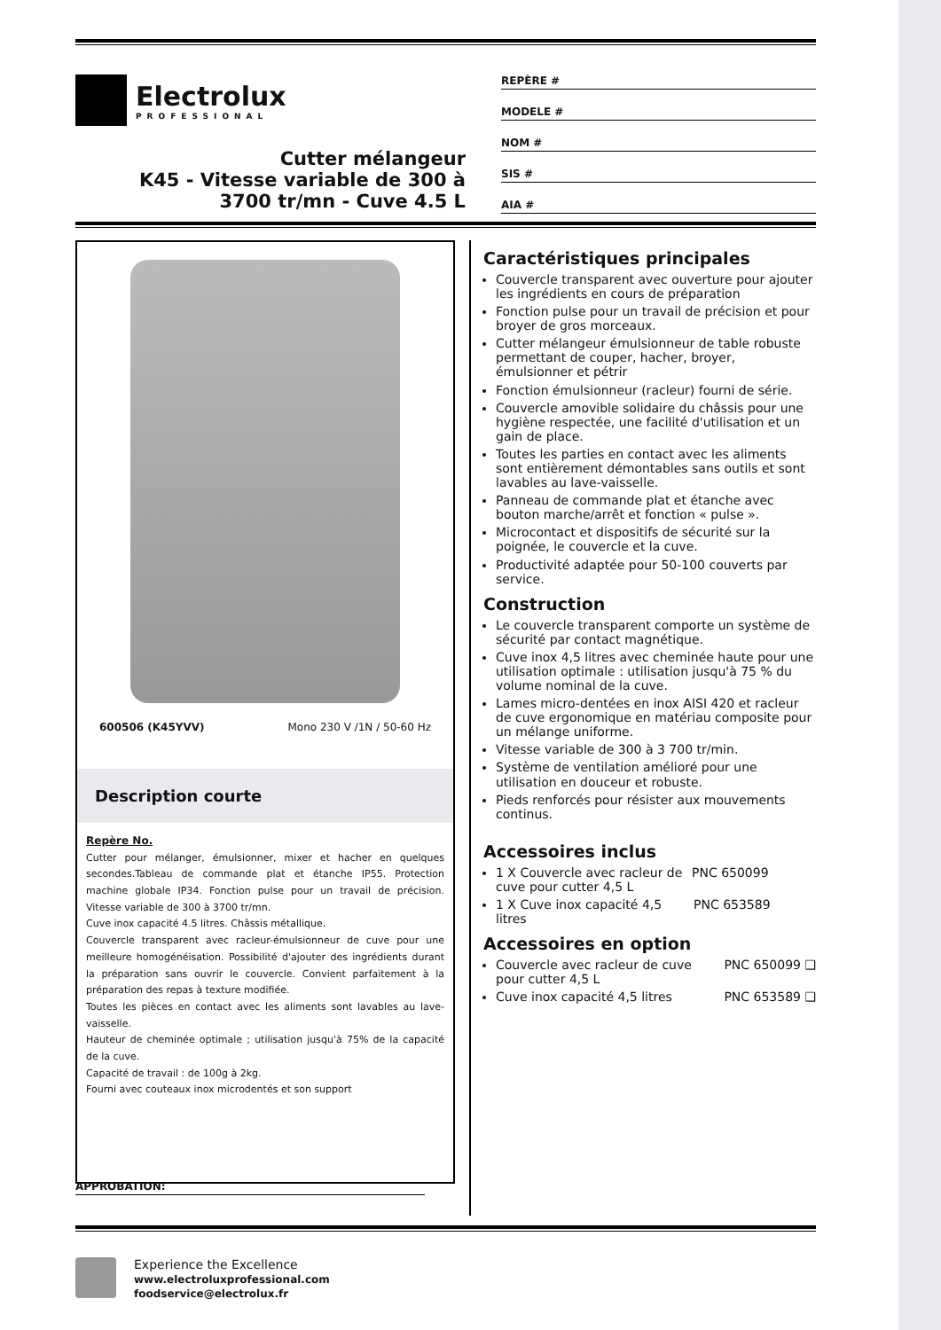Electrolux
PROFESSIONAL
Cutter mélangeur
K45 - Vitesse variable de 300 à
3700 tr/mn - Cuve 4.5 L
REPÈRE #
MODELE #
NOM #
SIS #
AIA #
600506 (K45YVV) Mono 230 V /1N / 50-60 Hz
Description courte
Repère No.
Cutter pour mélanger, émulsionner, mixer et hacher en quelques secondes.Tableau de commande plat et étanche IP55. Protection machine globale IP34. Fonction pulse pour un travail de précision. Vitesse variable de 300 à 3700 tr/mn.
Cuve inox capacité 4.5 litres. Châssis métallique.
Couvercle transparent avec racleur-émulsionneur de cuve pour une meilleure homogénéisation. Possibilité d'ajouter des ingrédients durant la préparation sans ouvrir le couvercle. Convient parfaitement à la préparation des repas à texture modifiée.
Toutes les pièces en contact avec les aliments sont lavables au lave-vaisselle.
Hauteur de cheminée optimale ; utilisation jusqu'à 75% de la capacité de la cuve.
Capacité de travail : de 100g à 2kg.
Fourni avec couteaux inox microdentés et son support
Caractéristiques principales
Couvercle transparent avec ouverture pour ajouter les ingrédients en cours de préparation
Fonction pulse pour un travail de précision et pour broyer de gros morceaux.
Cutter mélangeur émulsionneur de table robuste permettant de couper, hacher, broyer, émulsionner et pétrir
Fonction émulsionneur (racleur) fourni de série.
Couvercle amovible solidaire du châssis pour une hygiène respectée, une facilité d'utilisation et un gain de place.
Toutes les parties en contact avec les aliments sont entièrement démontables sans outils et sont lavables au lave-vaisselle.
Panneau de commande plat et étanche avec bouton marche/arrêt et fonction « pulse ».
Microcontact et dispositifs de sécurité sur la poignée, le couvercle et la cuve.
Productivité adaptée pour 50-100 couverts par service.
Construction
Le couvercle transparent comporte un système de sécurité par contact magnétique.
Cuve inox 4,5 litres avec cheminée haute pour une utilisation optimale : utilisation jusqu'à 75 % du volume nominal de la cuve.
Lames micro-dentées en inox AISI 420 et racleur de cuve ergonomique en matériau composite pour un mélange uniforme.
Vitesse variable de 300 à 3 700 tr/min.
Système de ventilation amélioré pour une utilisation en douceur et robuste.
Pieds renforcés pour résister aux mouvements continus.
Accessoires inclus
1 X Couvercle avec racleur de
cuve pour cutter 4,5 L PNC 650099
1 X Cuve inox capacité 4,5 litres PNC 653589
Accessoires en option
Couvercle avec racleur de cuve
pour cutter 4,5 L PNC 650099 ❑
Cuve inox capacité 4,5 litres PNC 653589 ❑
APPROBATION:
Experience the Excellence
www.electroluxprofessional.com
foodservice@electrolux.fr